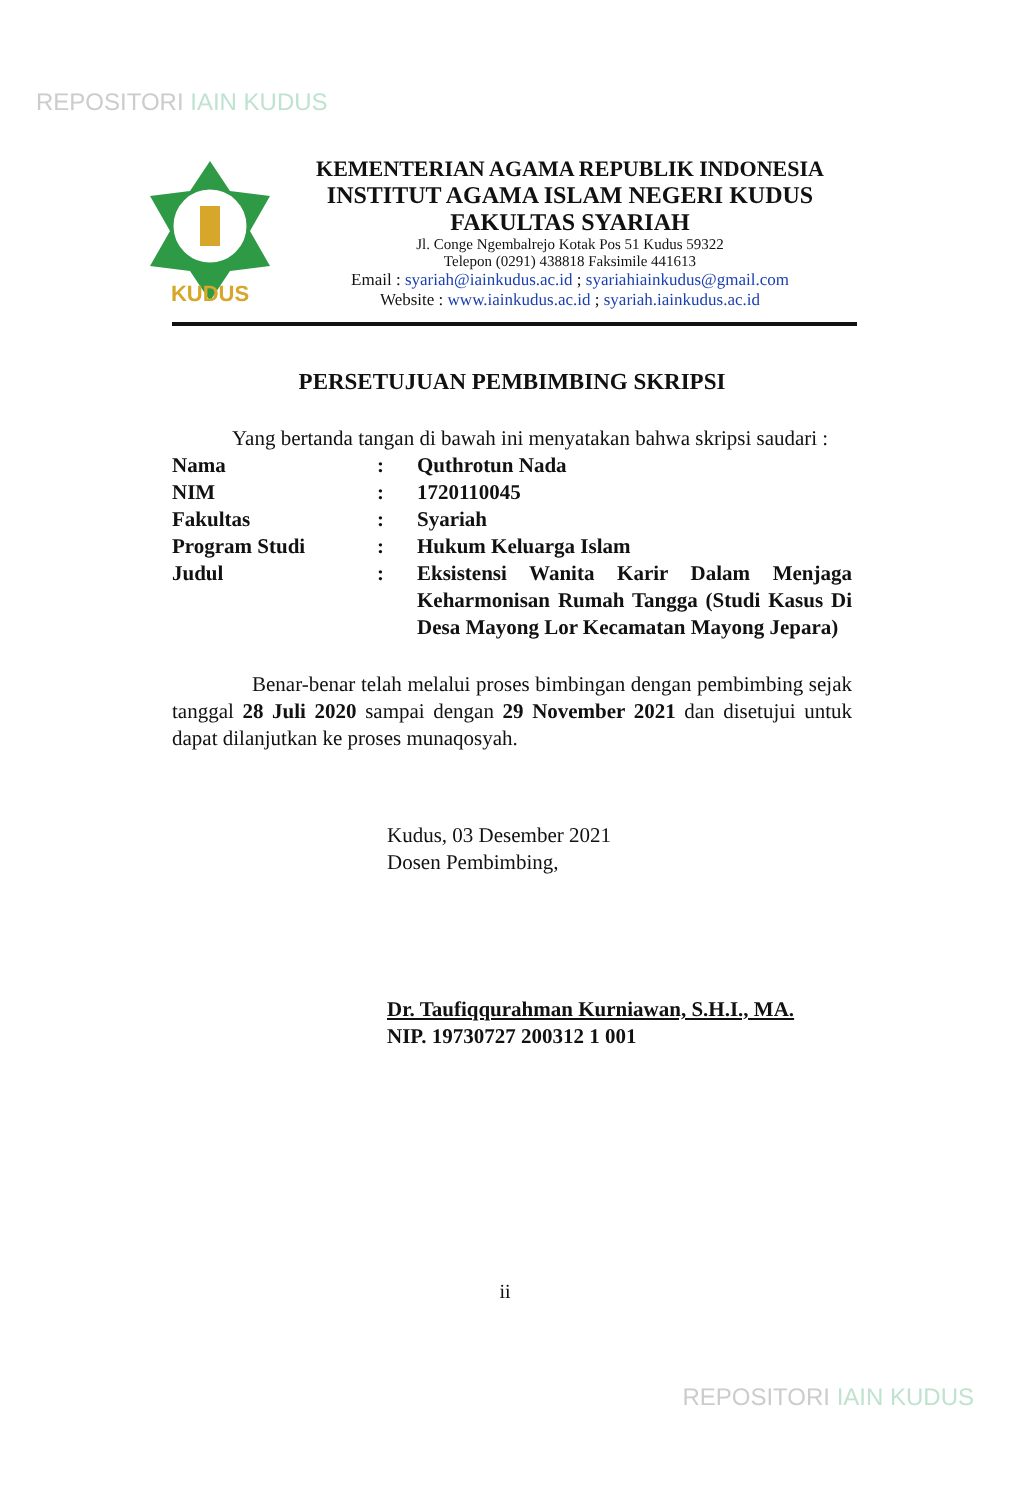REPOSITORI IAIN KUDUS
KUDUS
KEMENTERIAN AGAMA REPUBLIK INDONESIA
INSTITUT AGAMA ISLAM NEGERI KUDUS
FAKULTAS SYARIAH
Jl. Conge Ngembalrejo Kotak Pos 51 Kudus 59322
Telepon (0291) 438818 Faksimile 441613
Email : syariah@iainkudus.ac.id ; syariahiainkudus@gmail.com
Website : www.iainkudus.ac.id ; syariah.iainkudus.ac.id
PERSETUJUAN PEMBIMBING SKRIPSI
Yang bertanda tangan di bawah ini menyatakan bahwa skripsi saudari :
| Nama | : | Quthrotun Nada |
| NIM | : | 1720110045 |
| Fakultas | : | Syariah |
| Program Studi | : | Hukum Keluarga Islam |
| Judul | : | Eksistensi Wanita Karir Dalam Menjaga Keharmonisan Rumah Tangga (Studi Kasus Di Desa Mayong Lor Kecamatan Mayong Jepara) |
Benar-benar telah melalui proses bimbingan dengan pembimbing sejak tanggal 28 Juli 2020 sampai dengan 29 November 2021 dan disetujui untuk dapat dilanjutkan ke proses munaqosyah.
Kudus, 03 Desember 2021
Dosen Pembimbing,
Dr. Taufiqqurahman Kurniawan, S.H.I., MA.
NIP. 19730727 200312 1 001
ii
REPOSITORI IAIN KUDUS